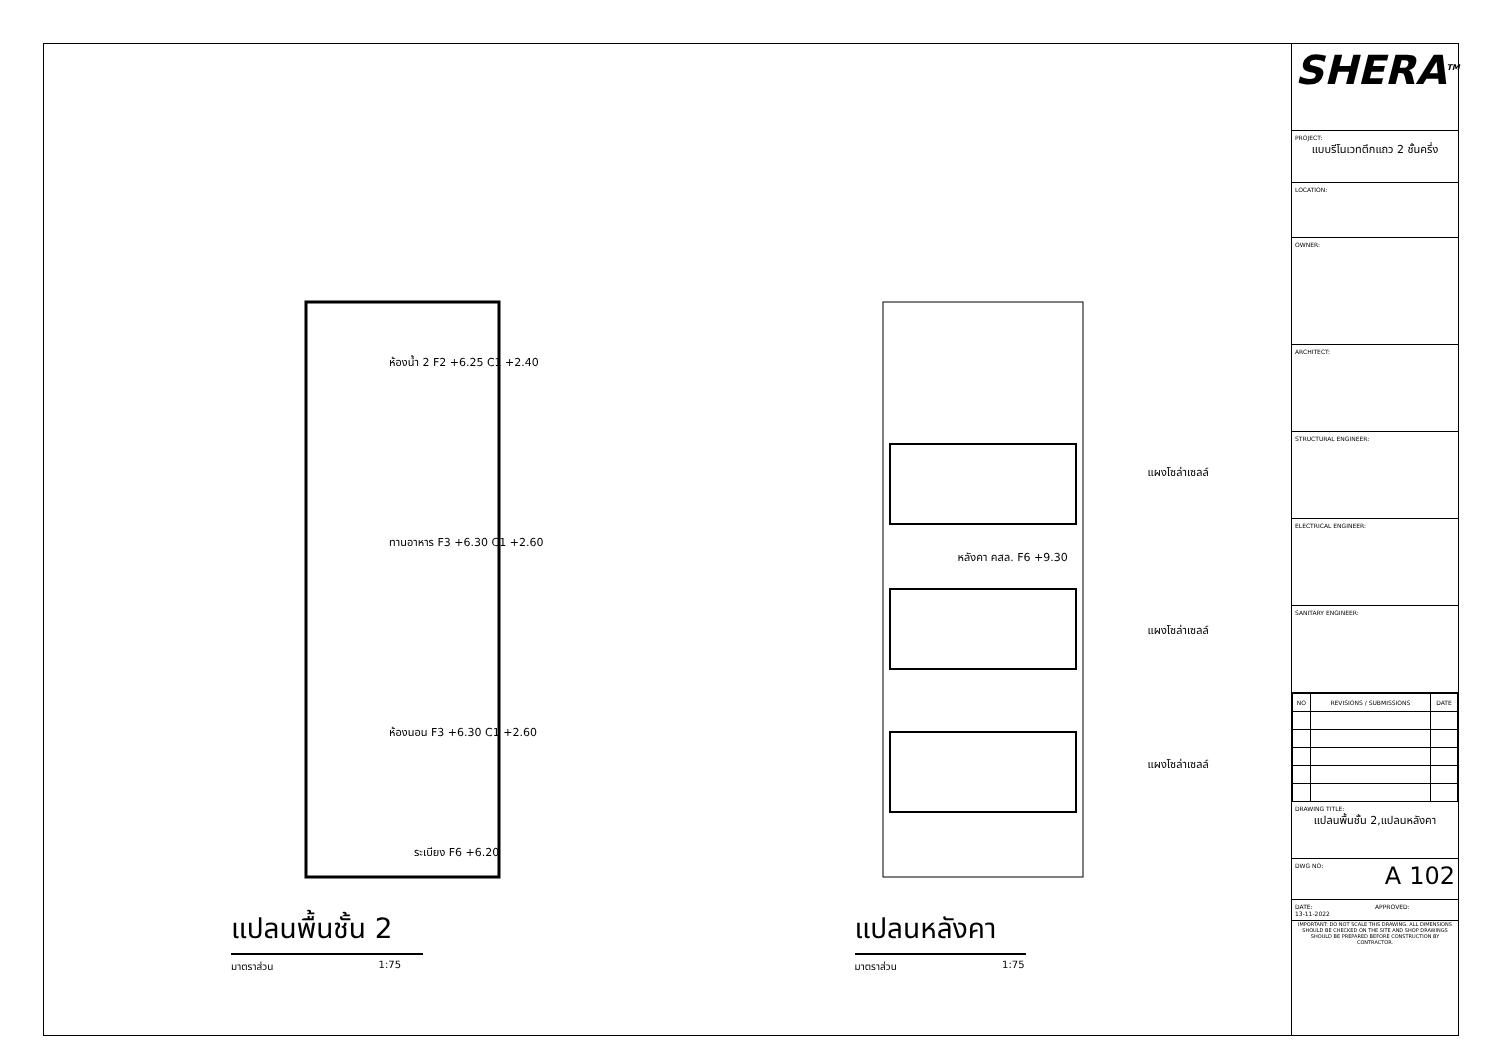ห้องน้ำ 2 F2 +6.25 C1 +2.40
ทานอาหาร F3 +6.30 C1 +2.60
ห้องนอน F3 +6.30 C1 +2.60
ระเบียง F6 +6.20
แปลนพื้นชั้น 2
มาตราส่วน 1:75
หลังคา คสล. F6 +9.30
แผงโซล่าเซลล์
แผงโซล่าเซลล์
แผงโซล่าเซลล์
แปลนหลังคา
มาตราส่วน 1:75
SHERA<sup>TM</sup>
PROJECT:
แบบรีโนเวทตึกแถว 2 ชั้นครึ่ง
LOCATION:
OWNER:
ARCHITECT:
STRUCTURAL ENGINEER:
ELECTRICAL ENGINEER:
SANITARY ENGINEER:
| NO | REVISIONS / SUBMISSIONS | DATE |
| --- | --- | --- |
DRAWING TITLE:
แปลนพื้นชั้น 2,แปลนหลังคา
DWG NO: A 102
DATE:
13-11-2022 APPROVED:
IMPORTANT: DO NOT SCALE THIS DRAWING. ALL DIMENSIONS SHOULD BE CHECKED ON THE SITE AND SHOP DRAWINGS SHOULD BE PREPARED BEFORE CONSTRUCTION BY CONTRACTOR.